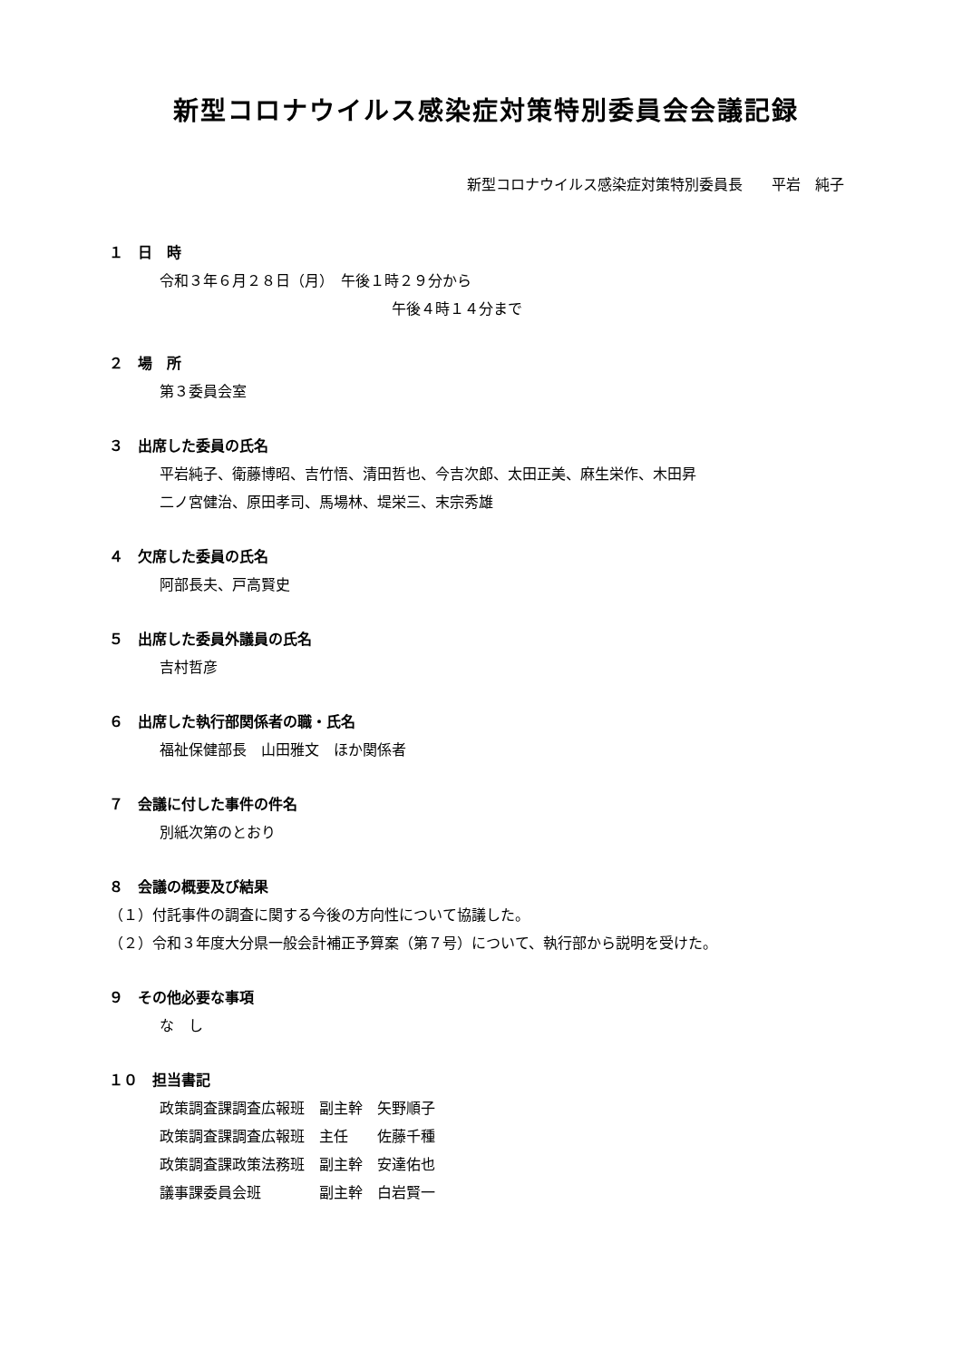新型コロナウイルス感染症対策特別委員会会議記録
新型コロナウイルス感染症対策特別委員長　　平岩　純子
１　日　時
令和３年６月２８日（月）　午後１時２９分から
午後４時１４分まで
２　場　所
第３委員会室
３　出席した委員の氏名
平岩純子、衛藤博昭、吉竹悟、清田哲也、今吉次郎、太田正美、麻生栄作、木田昇
二ノ宮健治、原田孝司、馬場林、堤栄三、末宗秀雄
４　欠席した委員の氏名
阿部長夫、戸高賢史
５　出席した委員外議員の氏名
吉村哲彦
６　出席した執行部関係者の職・氏名
福祉保健部長　山田雅文　ほか関係者
７　会議に付した事件の件名
別紙次第のとおり
８　会議の概要及び結果
（１）付託事件の調査に関する今後の方向性について協議した。
（２）令和３年度大分県一般会計補正予算案（第７号）について、執行部から説明を受けた。
９　その他必要な事項
な　し
１０　担当書記
| 政策調査課調査広報班 | 副主幹 | 矢野順子 |
| 政策調査課調査広報班 | 主任 | 佐藤千種 |
| 政策調査課政策法務班 | 副主幹 | 安達佑也 |
| 議事課委員会班 | 副主幹 | 白岩賢一 |